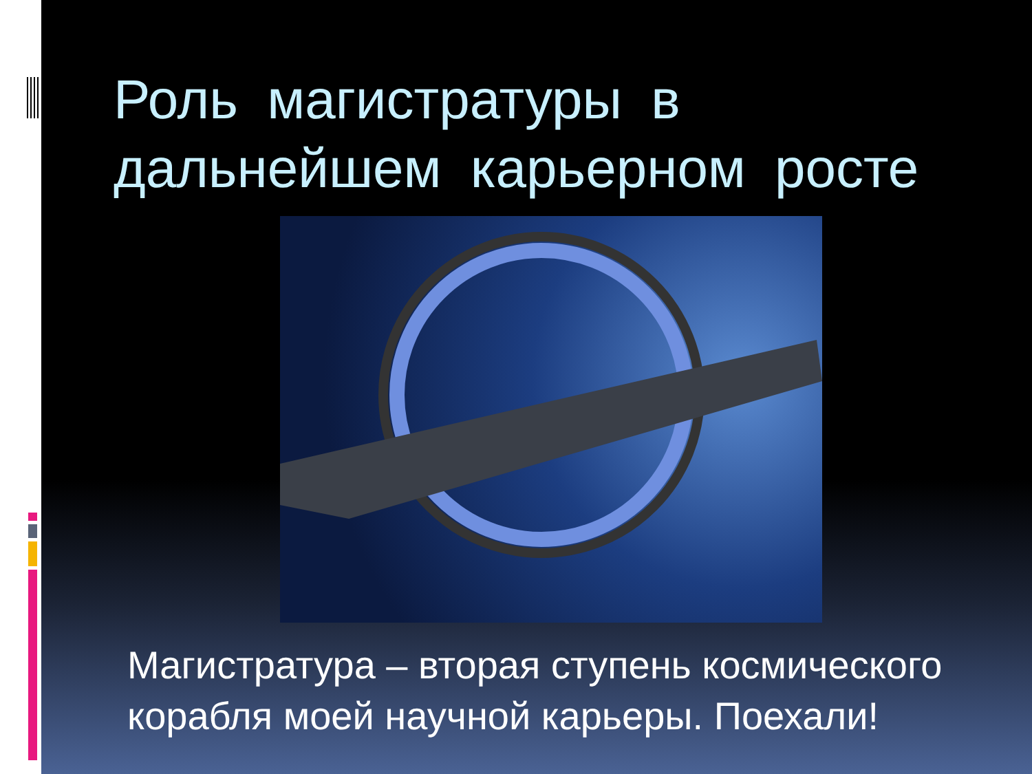Роль магистратуры в дальнейшем карьерном росте
Магистратура – вторая ступень космического корабля моей научной карьеры. Поехали!